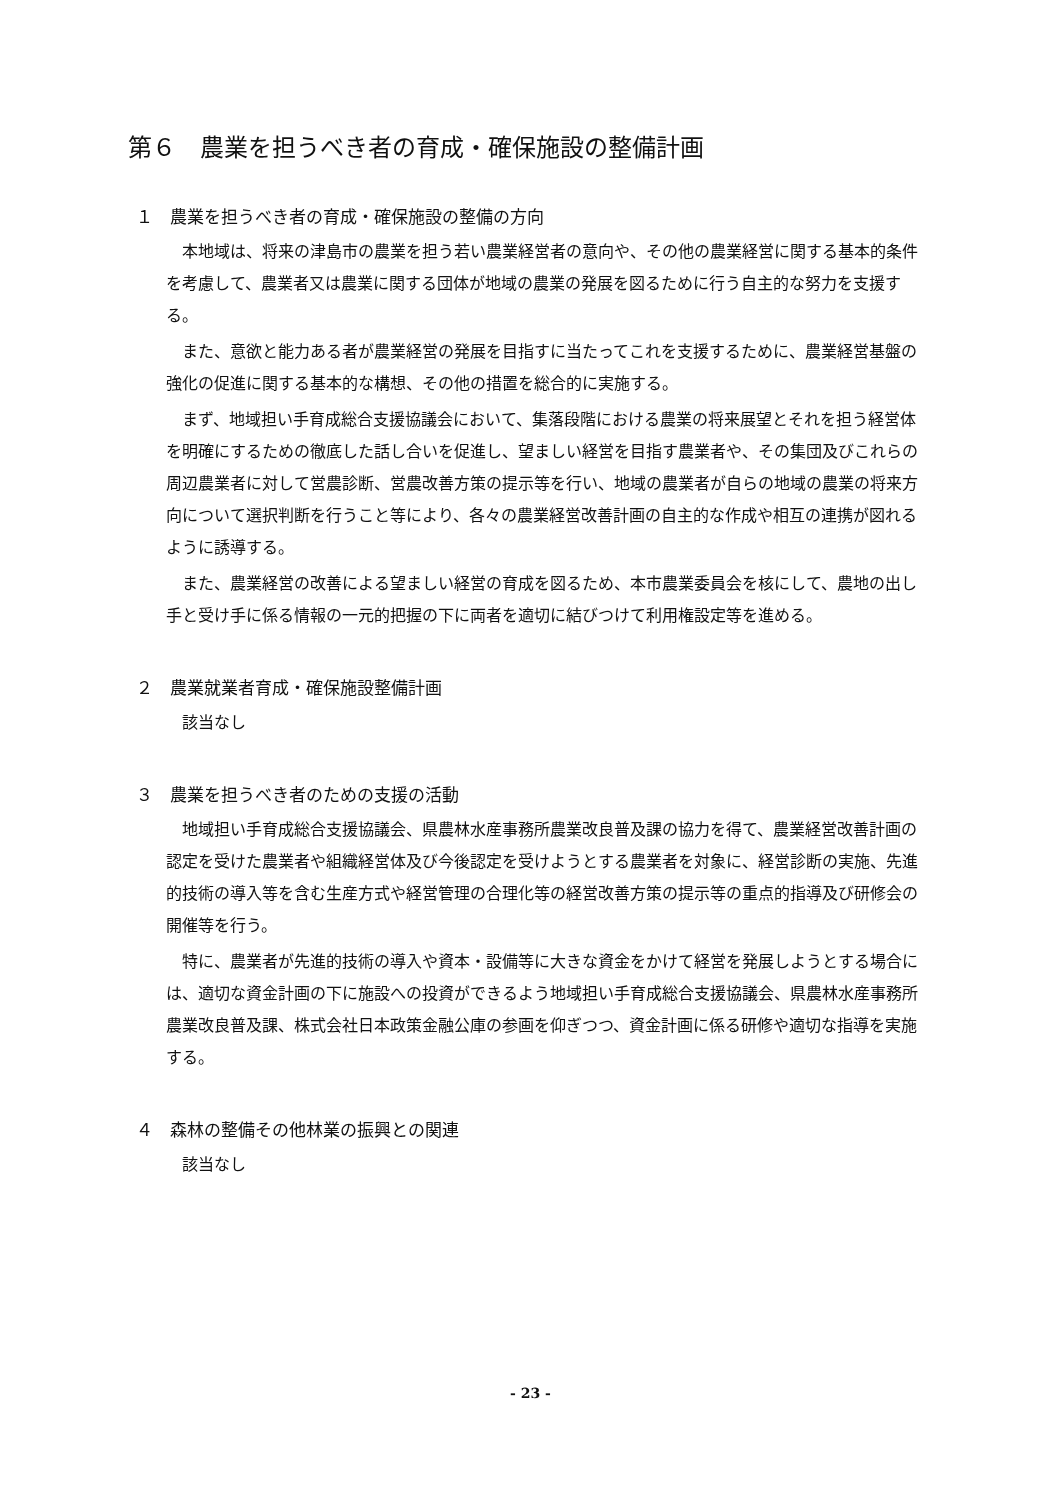第６　農業を担うべき者の育成・確保施設の整備計画
１　農業を担うべき者の育成・確保施設の整備の方向
本地域は、将来の津島市の農業を担う若い農業経営者の意向や、その他の農業経営に関する基本的条件を考慮して、農業者又は農業に関する団体が地域の農業の発展を図るために行う自主的な努力を支援する。
また、意欲と能力ある者が農業経営の発展を目指すに当たってこれを支援するために、農業経営基盤の強化の促進に関する基本的な構想、その他の措置を総合的に実施する。
まず、地域担い手育成総合支援協議会において、集落段階における農業の将来展望とそれを担う経営体を明確にするための徹底した話し合いを促進し、望ましい経営を目指す農業者や、その集団及びこれらの周辺農業者に対して営農診断、営農改善方策の提示等を行い、地域の農業者が自らの地域の農業の将来方向について選択判断を行うこと等により、各々の農業経営改善計画の自主的な作成や相互の連携が図れるように誘導する。
また、農業経営の改善による望ましい経営の育成を図るため、本市農業委員会を核にして、農地の出し手と受け手に係る情報の一元的把握の下に両者を適切に結びつけて利用権設定等を進める。
２　農業就業者育成・確保施設整備計画
該当なし
３　農業を担うべき者のための支援の活動
地域担い手育成総合支援協議会、県農林水産事務所農業改良普及課の協力を得て、農業経営改善計画の認定を受けた農業者や組織経営体及び今後認定を受けようとする農業者を対象に、経営診断の実施、先進的技術の導入等を含む生産方式や経営管理の合理化等の経営改善方策の提示等の重点的指導及び研修会の開催等を行う。
特に、農業者が先進的技術の導入や資本・設備等に大きな資金をかけて経営を発展しようとする場合には、適切な資金計画の下に施設への投資ができるよう地域担い手育成総合支援協議会、県農林水産事務所農業改良普及課、株式会社日本政策金融公庫の参画を仰ぎつつ、資金計画に係る研修や適切な指導を実施する。
４　森林の整備その他林業の振興との関連
該当なし
- 23 -